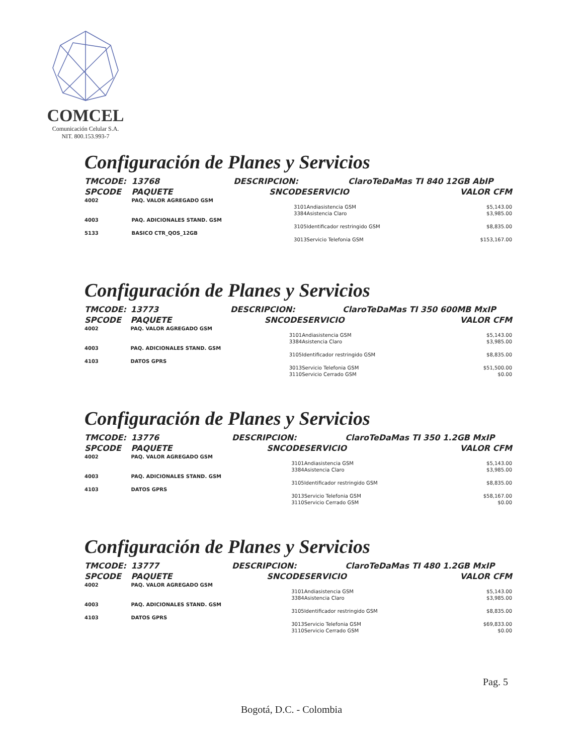COMCEL
Comunicación Celular S.A.
NIT. 800.153.993-7
Configuración de Planes y Servicios
| TMCODE: | 13768 | DESCRIPCION: | | ClaroTeDaMas TI 840 12GB AbIP | |
| SPCODE | PAQUETE | SNCODE | SERVICIO | | VALOR CFM |
| 4002 | PAQ. VALOR AGREGADO GSM | | | | |
| | | 3101 | Andiasistencia GSM | | $5,143.00 |
| | | 3384 | Asistencia Claro | | $3,985.00 |
| 4003 | PAQ. ADICIONALES STAND. GSM | | | | |
| | | 3105 | Identificador restringido GSM | | $8,835.00 |
| 5133 | BASICO CTR_QOS_12GB | | | | |
| | | 3013 | Servicio Telefonia GSM | | $153,167.00 |
Configuración de Planes y Servicios
| TMCODE: | 13773 | DESCRIPCION: | | ClaroTeDaMas TI 350 600MB MxIP | |
| SPCODE | PAQUETE | SNCODE | SERVICIO | | VALOR CFM |
| 4002 | PAQ. VALOR AGREGADO GSM | | | | |
| | | 3101 | Andiasistencia GSM | | $5,143.00 |
| | | 3384 | Asistencia Claro | | $3,985.00 |
| 4003 | PAQ. ADICIONALES STAND. GSM | | | | |
| | | 3105 | Identificador restringido GSM | | $8,835.00 |
| 4103 | DATOS GPRS | | | | |
| | | 3013 | Servicio Telefonia GSM | | $51,500.00 |
| | | 3110 | Servicio Cerrado GSM | | $0.00 |
Configuración de Planes y Servicios
| TMCODE: | 13776 | DESCRIPCION: | | ClaroTeDaMas TI 350 1.2GB MxIP | |
| SPCODE | PAQUETE | SNCODE | SERVICIO | | VALOR CFM |
| 4002 | PAQ. VALOR AGREGADO GSM | | | | |
| | | 3101 | Andiasistencia GSM | | $5,143.00 |
| | | 3384 | Asistencia Claro | | $3,985.00 |
| 4003 | PAQ. ADICIONALES STAND. GSM | | | | |
| | | 3105 | Identificador restringido GSM | | $8,835.00 |
| 4103 | DATOS GPRS | | | | |
| | | 3013 | Servicio Telefonia GSM | | $58,167.00 |
| | | 3110 | Servicio Cerrado GSM | | $0.00 |
Configuración de Planes y Servicios
| TMCODE: | 13777 | DESCRIPCION: | | ClaroTeDaMas TI 480 1.2GB MxIP | |
| SPCODE | PAQUETE | SNCODE | SERVICIO | | VALOR CFM |
| 4002 | PAQ. VALOR AGREGADO GSM | | | | |
| | | 3101 | Andiasistencia GSM | | $5,143.00 |
| | | 3384 | Asistencia Claro | | $3,985.00 |
| 4003 | PAQ. ADICIONALES STAND. GSM | | | | |
| | | 3105 | Identificador restringido GSM | | $8,835.00 |
| 4103 | DATOS GPRS | | | | |
| | | 3013 | Servicio Telefonia GSM | | $69,833.00 |
| | | 3110 | Servicio Cerrado GSM | | $0.00 |
Pag. 5
Bogotá, D.C. - Colombia